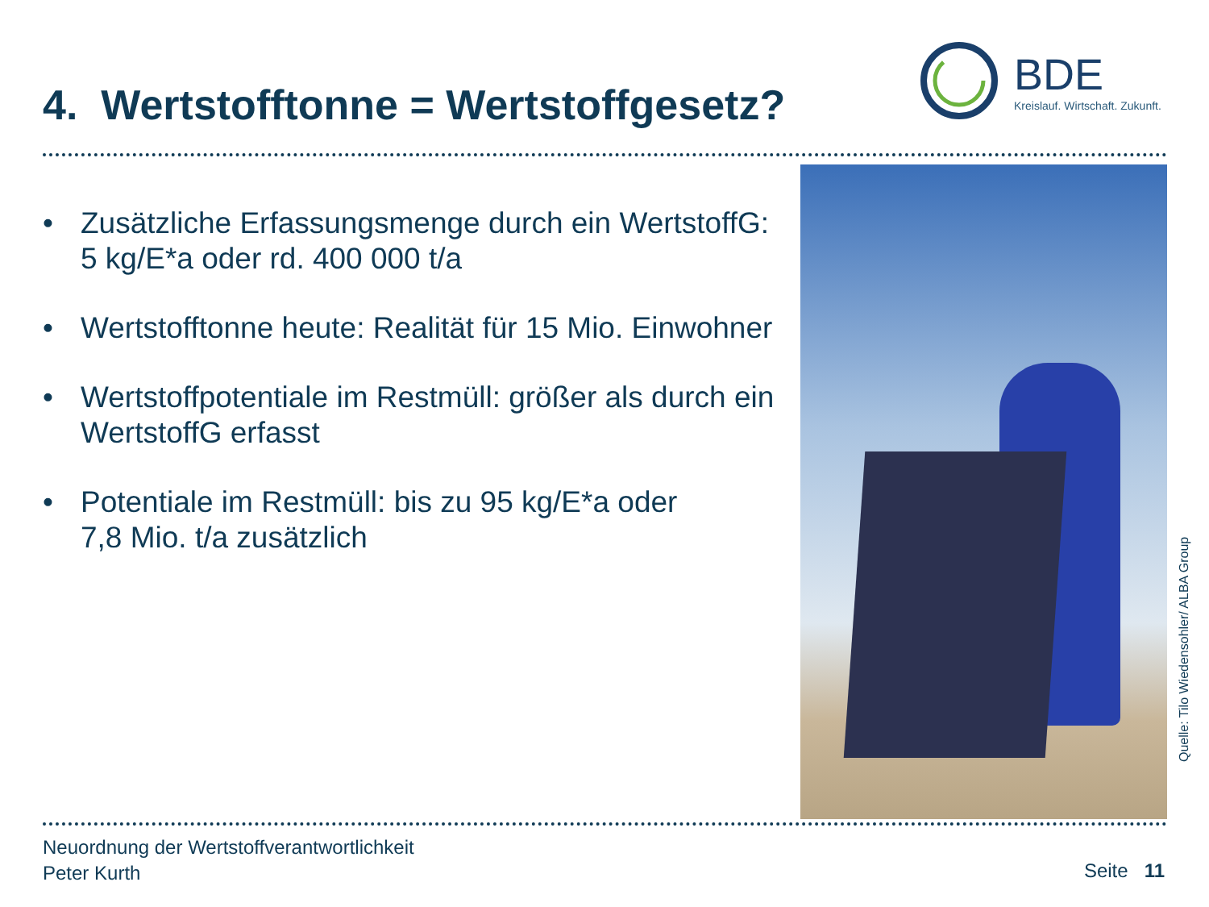4. Wertstofftonne = Wertstoffgesetz?
BDE
Kreislauf. Wirtschaft. Zukunft.
• Zusätzliche Erfassungsmenge durch ein WertstoffG: 5 kg/E*a oder rd. 400 000 t/a
• Wertstofftonne heute: Realität für 15 Mio. Einwohner
• Wertstoffpotentiale im Restmüll: größer als durch ein WertstoffG erfasst
• Potentiale im Restmüll: bis zu 95 kg/E*a oder
7,8 Mio. t/a zusätzlich
Quelle: Tilo Wiedensohler/ ALBA Group
Neuordnung der Wertstoffverantwortlichkeit
Peter Kurth
Seite 11